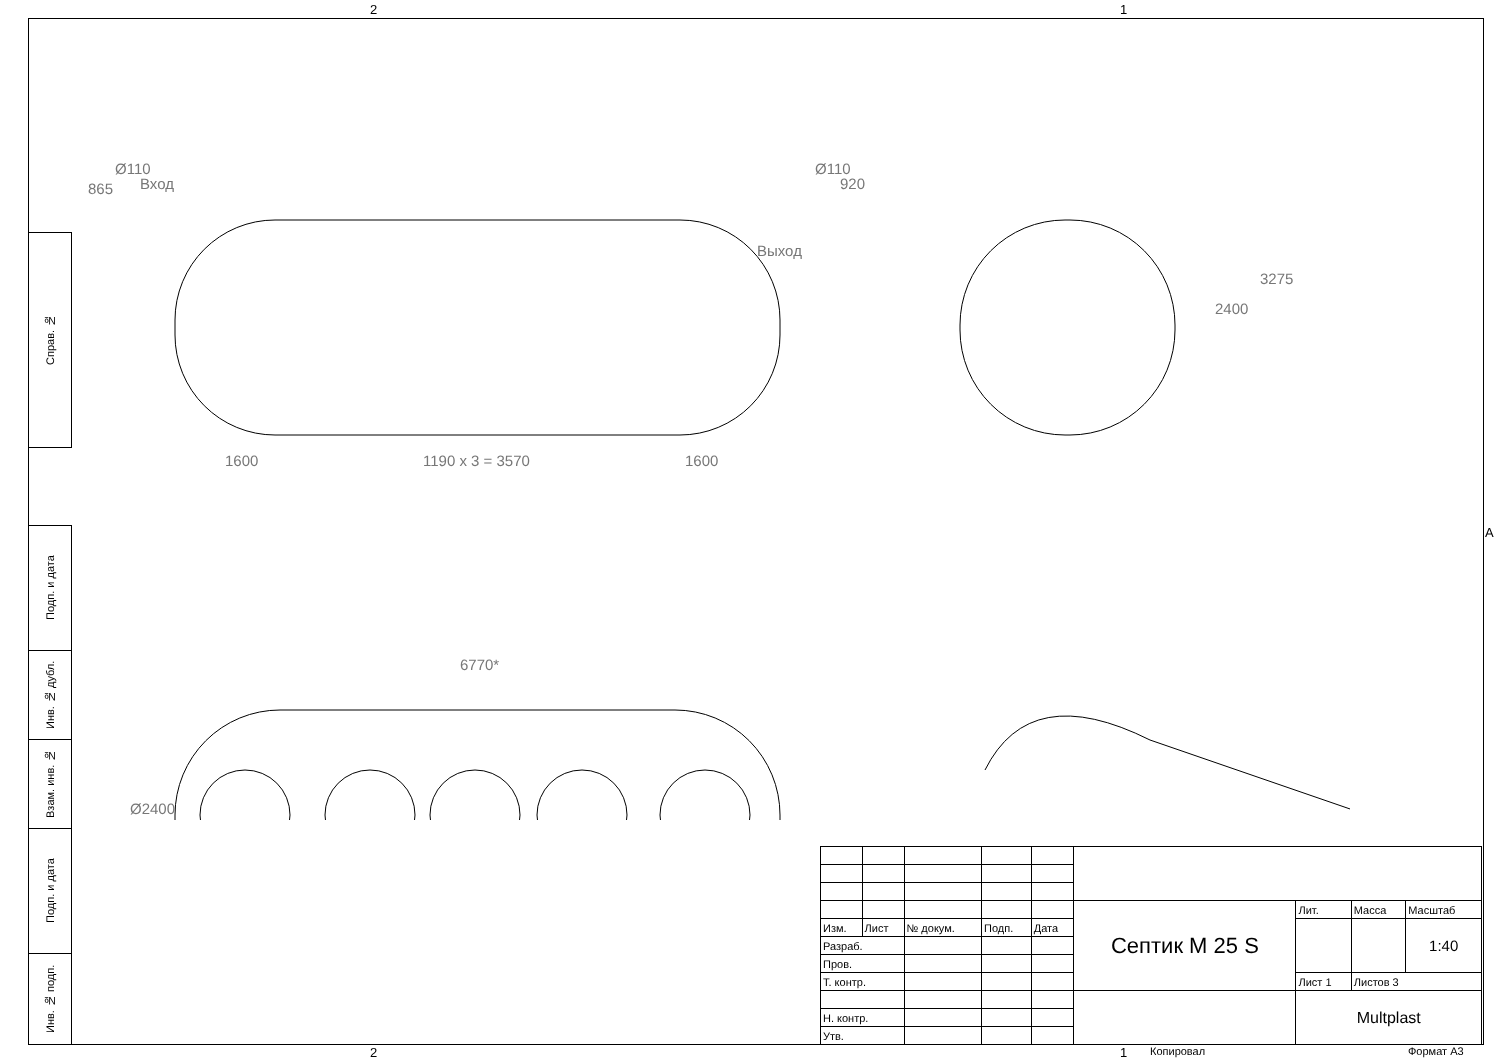2 1
A
Справ. №
Подп. и дата
Инв. № дубл.
Взам. инв. №
Подп. и дата
Инв. № подп.
Вход
Выход
865
Ø110 Ø110
920
2400
3275
1600 1190 x 3 = 3570 1600
6770*
Ø2400
| | | | | | Септик М 25 S | Лит. | Масса | Масштаб |
| Изм. | Лист | № докум. | Подп. | Дата | | | | 1:40 |
| Разраб. | | | | | | | | |
| Пров. | | | | | | | | |
| Т. контр. | | | | | | Лист 1 | Листов 3 | |
| | | | | | | Multplast | | |
| Н. контр. | | | | | | | | |
| Утв. | | | | | | | | |
2 1 Копировал Формат А3